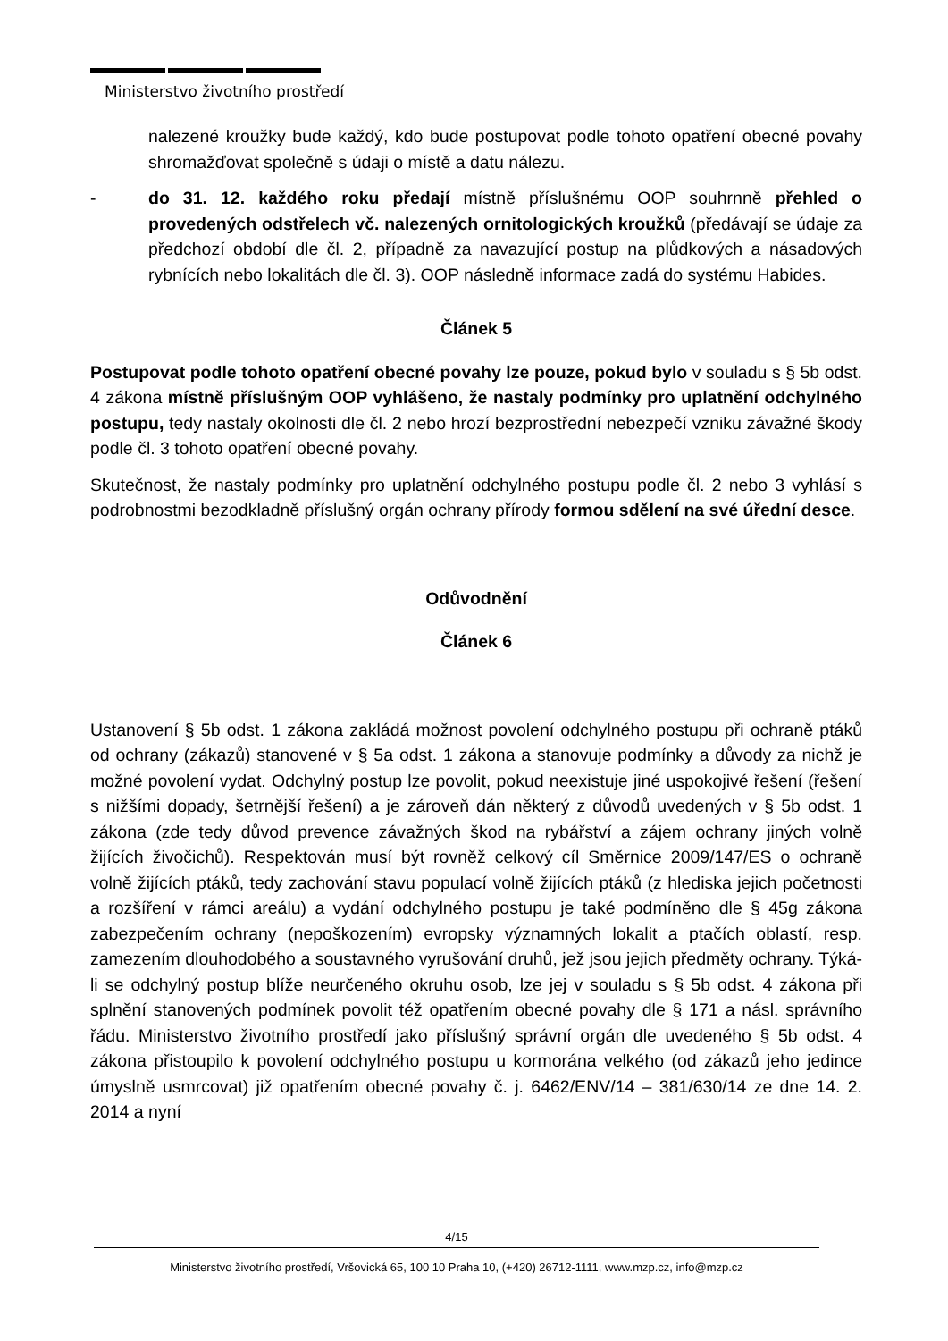Ministerstvo životního prostředí
nalezené kroužky bude každý, kdo bude postupovat podle tohoto opatření obecné povahy shromažďovat společně s údaji o místě a datu nálezu.
- do 31. 12. každého roku předají místně příslušnému OOP souhrnně přehled o provedených odstřelech vč. nalezených ornitologických kroužků (předávají se údaje za předchozí období dle čl. 2, případně za navazující postup na plůdkových a násadových rybnících nebo lokalitách dle čl. 3). OOP následně informace zadá do systému Habides.
Článek 5
Postupovat podle tohoto opatření obecné povahy lze pouze, pokud bylo v souladu s § 5b odst. 4 zákona místně příslušným OOP vyhlášeno, že nastaly podmínky pro uplatnění odchylného postupu, tedy nastaly okolnosti dle čl. 2 nebo hrozí bezprostřední nebezpečí vzniku závažné škody podle čl. 3 tohoto opatření obecné povahy.
Skutečnost, že nastaly podmínky pro uplatnění odchylného postupu podle čl. 2 nebo 3 vyhlásí s podrobnostmi bezodkladně příslušný orgán ochrany přírody formou sdělení na své úřední desce.
Odůvodnění
Článek 6
Ustanovení § 5b odst. 1 zákona zakládá možnost povolení odchylného postupu při ochraně ptáků od ochrany (zákazů) stanovené v § 5a odst. 1 zákona a stanovuje podmínky a důvody za nichž je možné povolení vydat. Odchylný postup lze povolit, pokud neexistuje jiné uspokojivé řešení (řešení s nižšími dopady, šetrnější řešení) a je zároveň dán některý z důvodů uvedených v § 5b odst. 1 zákona (zde tedy důvod prevence závažných škod na rybářství a zájem ochrany jiných volně žijících živočichů). Respektován musí být rovněž celkový cíl Směrnice 2009/147/ES o ochraně volně žijících ptáků, tedy zachování stavu populací volně žijících ptáků (z hlediska jejich početnosti a rozšíření v rámci areálu) a vydání odchylného postupu je také podmíněno dle § 45g zákona zabezpečením ochrany (nepoškozením) evropsky významných lokalit a ptačích oblastí, resp. zamezením dlouhodobého a soustavného vyrušování druhů, jež jsou jejich předměty ochrany. Týká-li se odchylný postup blíže neurčeného okruhu osob, lze jej v souladu s § 5b odst. 4 zákona při splnění stanovených podmínek povolit též opatřením obecné povahy dle § 171 a násl. správního řádu. Ministerstvo životního prostředí jako příslušný správní orgán dle uvedeného § 5b odst. 4 zákona přistoupilo k povolení odchylného postupu u kormorána velkého (od zákazů jeho jedince úmyslně usmrcovat) již opatřením obecné povahy č. j. 6462/ENV/14 – 381/630/14 ze dne 14. 2. 2014 a nyní
4/15
Ministerstvo životního prostředí, Vršovická 65, 100 10 Praha 10, (+420) 26712-1111, www.mzp.cz, info@mzp.cz